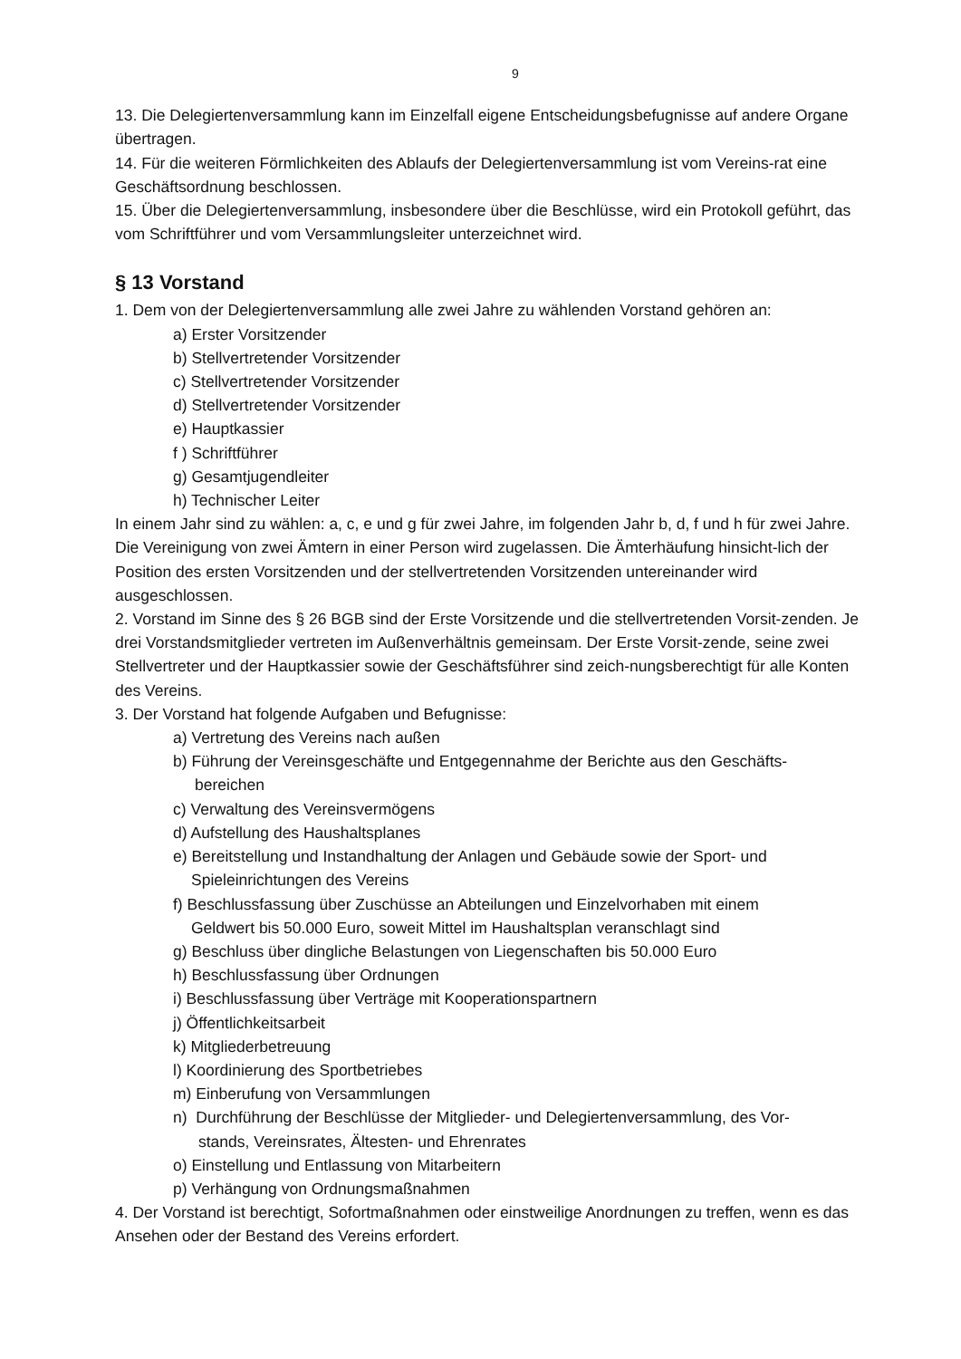9
13. Die Delegiertenversammlung kann im Einzelfall eigene Entscheidungsbefugnisse auf andere Organe übertragen.
14. Für die weiteren Förmlichkeiten des Ablaufs der Delegiertenversammlung ist vom Vereins-rat eine Geschäftsordnung beschlossen.
15. Über die Delegiertenversammlung, insbesondere über die Beschlüsse, wird ein Protokoll geführt, das vom Schriftführer und vom Versammlungsleiter unterzeichnet wird.
§ 13 Vorstand
1. Dem von der Delegiertenversammlung alle zwei Jahre zu wählenden Vorstand gehören an:
a) Erster Vorsitzender
b) Stellvertretender Vorsitzender
c) Stellvertretender Vorsitzender
d) Stellvertretender Vorsitzender
e) Hauptkassier
f ) Schriftführer
g) Gesamtjugendleiter
h) Technischer Leiter
In einem Jahr sind zu wählen: a, c, e und g für zwei Jahre, im folgenden Jahr b, d, f und h für zwei Jahre.
Die Vereinigung von zwei Ämtern in einer Person wird zugelassen. Die Ämterhäufung hinsicht-lich der Position des ersten Vorsitzenden und der stellvertretenden Vorsitzenden untereinander wird ausgeschlossen.
2. Vorstand im Sinne des § 26 BGB sind der Erste Vorsitzende und die stellvertretenden Vorsit-zenden. Je drei Vorstandsmitglieder vertreten im Außenverhältnis gemeinsam. Der Erste Vorsit-zende, seine zwei Stellvertreter und der Hauptkassier sowie der Geschäftsführer sind zeich-nungsberechtigt für alle Konten des Vereins.
3. Der Vorstand hat folgende Aufgaben und Befugnisse:
a) Vertretung des Vereins nach außen
b) Führung der Vereinsgeschäfte und Entgegennahme der Berichte aus den Geschäfts-
bereichen
c) Verwaltung des Vereinsvermögens
d) Aufstellung des Haushaltsplanes
e) Bereitstellung und Instandhaltung der Anlagen und Gebäude sowie der Sport- und
Spieleinrichtungen des Vereins
f) Beschlussfassung über Zuschüsse an Abteilungen und Einzelvorhaben mit einem
Geldwert bis 50.000 Euro, soweit Mittel im Haushaltsplan veranschlagt sind
g) Beschluss über dingliche Belastungen von Liegenschaften bis 50.000 Euro
h) Beschlussfassung über Ordnungen
i) Beschlussfassung über Verträge mit Kooperationspartnern
j) Öffentlichkeitsarbeit
k) Mitgliederbetreuung
l) Koordinierung des Sportbetriebes
m) Einberufung von Versammlungen
n) Durchführung der Beschlüsse der Mitglieder- und Delegiertenversammlung, des Vor-
stands, Vereinsrates, Ältesten- und Ehrenrates
o) Einstellung und Entlassung von Mitarbeitern
p) Verhängung von Ordnungsmaßnahmen
4. Der Vorstand ist berechtigt, Sofortmaßnahmen oder einstweilige Anordnungen zu treffen, wenn es das Ansehen oder der Bestand des Vereins erfordert.